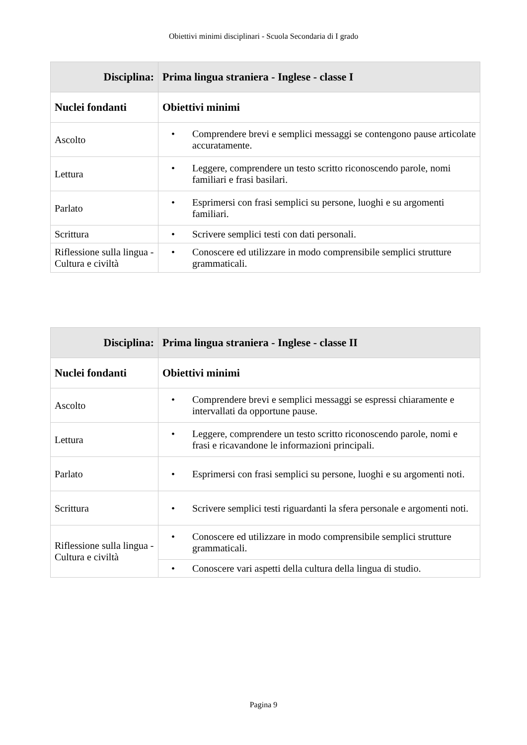Obiettivi minimi disciplinari - Scuola Secondaria di I grado
| Disciplina: | Prima lingua straniera - Inglese - classe I |
| --- | --- |
| Nuclei fondanti | Obiettivi minimi |
| Ascolto | • Comprendere brevi e semplici messaggi se contengono pause articolate accuratamente. |
| Lettura | • Leggere, comprendere un testo scritto riconoscendo parole, nomi familiari e frasi basilari. |
| Parlato | • Esprimersi con frasi semplici su persone, luoghi e su argomenti familiari. |
| Scrittura | • Scrivere semplici testi con dati personali. |
| Riflessione sulla lingua - Cultura e civiltà | • Conoscere ed utilizzare in modo comprensibile semplici strutture grammaticali. |
| Disciplina: | Prima lingua straniera - Inglese - classe II |
| --- | --- |
| Nuclei fondanti | Obiettivi minimi |
| Ascolto | • Comprendere brevi e semplici messaggi se espressi chiaramente e intervallati da opportune pause. |
| Lettura | • Leggere, comprendere un testo scritto riconoscendo parole, nomi e frasi e ricavandone le informazioni principali. |
| Parlato | • Esprimersi con frasi semplici su persone, luoghi e su argomenti noti. |
| Scrittura | • Scrivere semplici testi riguardanti la sfera personale e argomenti noti. |
| Riflessione sulla lingua - Cultura e civiltà | • Conoscere ed utilizzare in modo comprensibile semplici strutture grammaticali. |
| | • Conoscere vari aspetti della cultura della lingua di studio. |
Pagina 9